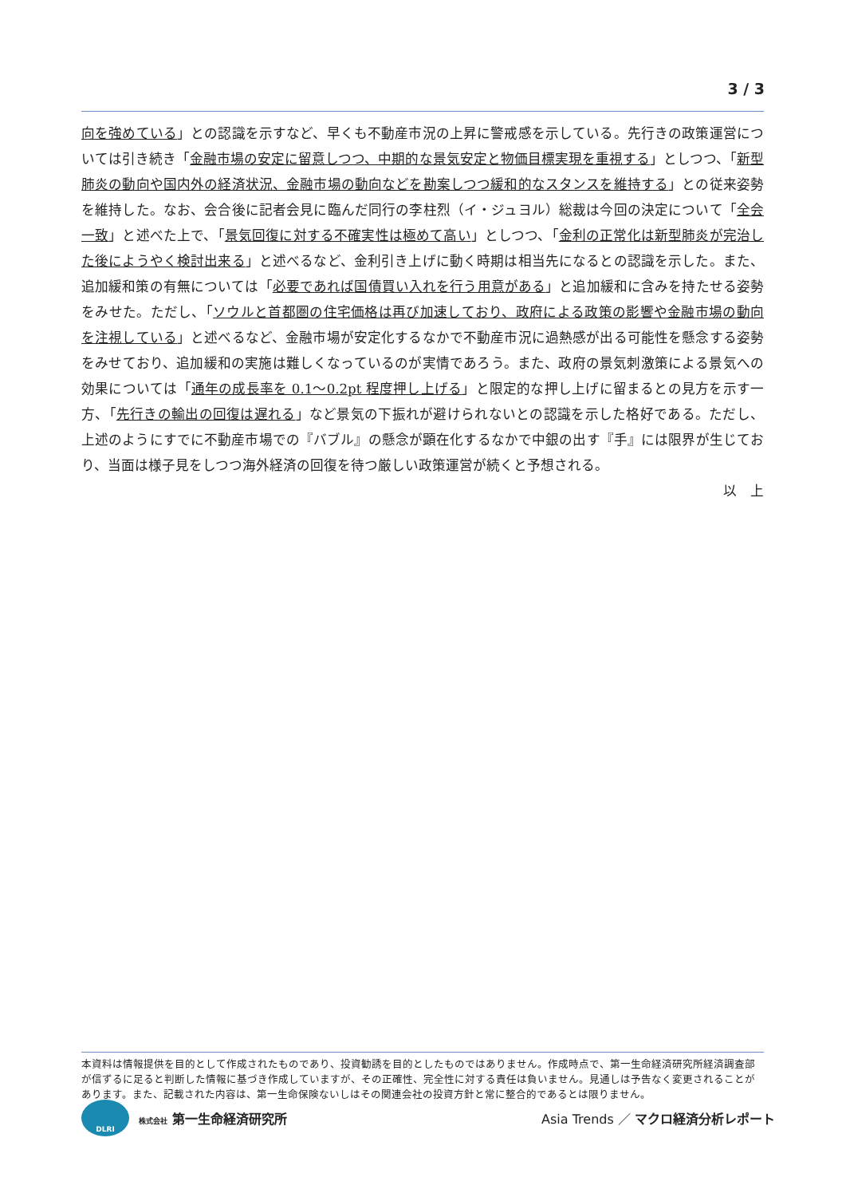3 / 3
向を強めている」との認識を示すなど、早くも不動産市況の上昇に警戒感を示している。先行きの政策運営については引き続き「金融市場の安定に留意しつつ、中期的な景気安定と物価目標実現を重視する」としつつ、「新型肺炎の動向や国内外の経済状況、金融市場の動向などを勘案しつつ緩和的なスタンスを維持する」との従来姿勢を維持した。なお、会合後に記者会見に臨んだ同行の李柱烈（イ・ジュヨル）総裁は今回の決定について「全会一致」と述べた上で、「景気回復に対する不確実性は極めて高い」としつつ、「金利の正常化は新型肺炎が完治した後にようやく検討出来る」と述べるなど、金利引き上げに動く時期は相当先になるとの認識を示した。また、追加緩和策の有無については「必要であれば国債買い入れを行う用意がある」と追加緩和に含みを持たせる姿勢をみせた。ただし、「ソウルと首都圏の住宅価格は再び加速しており、政府による政策の影響や金融市場の動向を注視している」と述べるなど、金融市場が安定化するなかで不動産市況に過熱感が出る可能性を懸念する姿勢をみせており、追加緩和の実施は難しくなっているのが実情であろう。また、政府の景気刺激策による景気への効果については「通年の成長率を 0.1～0.2pt 程度押し上げる」と限定的な押し上げに留まるとの見方を示す一方、「先行きの輸出の回復は遅れる」など景気の下振れが避けられないとの認識を示した格好である。ただし、上述のようにすでに不動産市場での『バブル』の懸念が顕在化するなかで中銀の出す『手』には限界が生じており、当面は様子見をしつつ海外経済の回復を待つ厳しい政策運営が続くと予想される。
以　上
本資料は情報提供を目的として作成されたものであり、投資勧誘を目的としたものではありません。作成時点で、第一生命経済研究所経済調査部が信ずるに足ると判断した情報に基づき作成していますが、その正確性、完全性に対する責任は負いません。見通しは予告なく変更されることがあります。また、記載された内容は、第一生命保険ないしはその関連会社の投資方針と常に整合的であるとは限りません。
DLRI
株式会社 第一生命経済研究所
Asia Trends ／ マクロ経済分析レポート